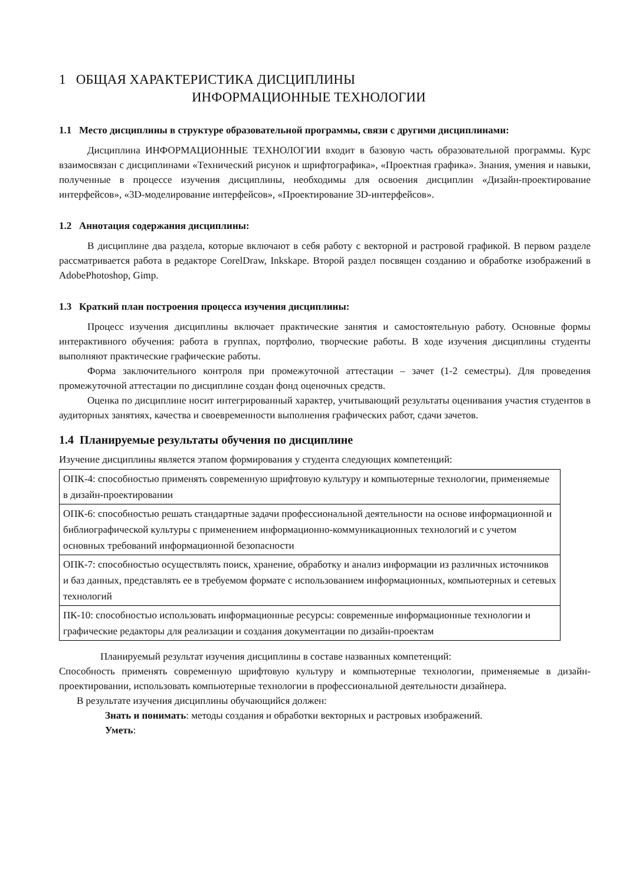1 ОБЩАЯ ХАРАКТЕРИСТИКА ДИСЦИПЛИНЫ
ИНФОРМАЦИОННЫЕ ТЕХНОЛОГИИ
1.1 Место дисциплины в структуре образовательной программы, связи с другими дисциплинами:
Дисциплина ИНФОРМАЦИОННЫЕ ТЕХНОЛОГИИ входит в базовую часть образовательной программы. Курс взаимосвязан с дисциплинами «Технический рисунок и шрифтографика», «Проектная графика». Знания, умения и навыки, полученные в процессе изучения дисциплины, необходимы для освоения дисциплин «Дизайн-проектирование интерфейсов», «3D-моделирование интерфейсов», «Проектирование 3D-интерфейсов».
1.2 Аннотация содержания дисциплины:
В дисциплине два раздела, которые включают в себя работу с векторной и растровой графикой. В первом разделе рассматривается работа в редакторе CorelDraw, Inkskape. Второй раздел посвящен созданию и обработке изображений в AdobePhotoshop, Gimp.
1.3 Краткий план построения процесса изучения дисциплины:
Процесс изучения дисциплины включает практические занятия и самостоятельную работу. Основные формы интерактивного обучения: работа в группах, портфолио, творческие работы. В ходе изучения дисциплины студенты выполняют практические графические работы.
Форма заключительного контроля при промежуточной аттестации – зачет (1-2 семестры). Для проведения промежуточной аттестации по дисциплине создан фонд оценочных средств.
Оценка по дисциплине носит интегрированный характер, учитывающий результаты оценивания участия студентов в аудиторных занятиях, качества и своевременности выполнения графических работ, сдачи зачетов.
1.4 Планируемые результаты обучения по дисциплине
Изучение дисциплины является этапом формирования у студента следующих компетенций:
| ОПК-4: способностью применять современную шрифтовую культуру и компьютерные технологии, применяемые в дизайн-проектировании |
| ОПК-6: способностью решать стандартные задачи профессиональной деятельности на основе информационной и библиографической культуры с применением информационно-коммуникационных технологий и с учетом основных требований информационной безопасности |
| ОПК-7: способностью осуществлять поиск, хранение, обработку и анализ информации из различных источников и баз данных, представлять ее в требуемом формате с использованием информационных, компьютерных и сетевых технологий |
| ПК-10: способностью использовать информационные ресурсы: современные информационные технологии и графические редакторы для реализации и создания документации по дизайн-проектам |
Планируемый результат изучения дисциплины в составе названных компетенций:
Способность применять современную шрифтовую культуру и компьютерные технологии, применяемые в дизайн-проектировании, использовать компьютерные технологии в профессиональной деятельности дизайнера.
В результате изучения дисциплины обучающийся должен:
Знать и понимать: методы создания и обработки векторных и растровых изображений.
Уметь: